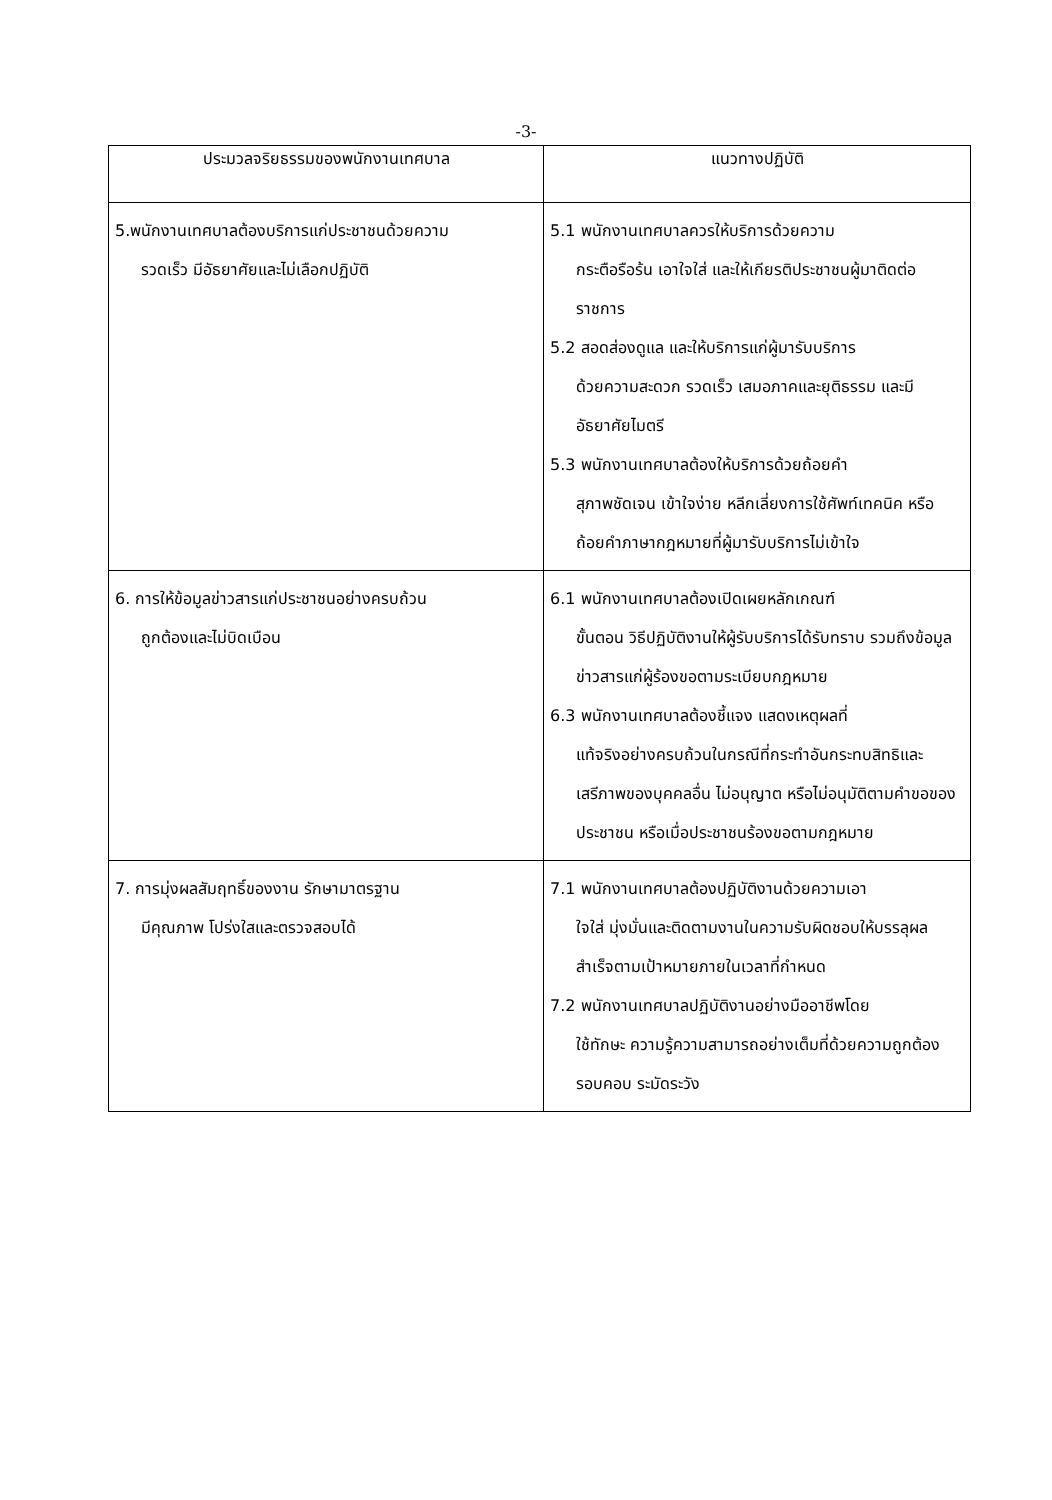-3-
| ประมวลจริยธรรมของพนักงานเทศบาล | แนวทางปฏิบัติ |
| --- | --- |
| 5.พนักงานเทศบาลต้องบริการแก่ประชาชนด้วยความ รวดเร็ว มีอัธยาศัยและไม่เลือกปฏิบัติ | 5.1 พนักงานเทศบาลควรให้บริการด้วยความ กระตือรือร้น เอาใจใส่ และให้เกียรติประชาชนผู้มาติดต่อราชการ 5.2 สอดส่องดูแล และให้บริการแก่ผู้มารับบริการ ด้วยความสะดวก รวดเร็ว เสมอภาคและยุติธรรม และมีอัธยาศัยไมตรี 5.3 พนักงานเทศบาลต้องให้บริการด้วยถ้อยคำ สุภาพชัดเจน เข้าใจง่าย หลีกเลี่ยงการใช้ศัพท์เทคนิค หรือถ้อยคำภาษากฎหมายที่ผู้มารับบริการไม่เข้าใจ |
| 6. การให้ข้อมูลข่าวสารแก่ประชาชนอย่างครบถ้วน ถูกต้องและไม่บิดเบือน | 6.1 พนักงานเทศบาลต้องเปิดเผยหลักเกณฑ์ ขั้นตอน วิธีปฏิบัติงานให้ผู้รับบริการได้รับทราบ รวมถึงข้อมูลข่าวสารแก่ผู้ร้องขอตามระเบียบกฎหมาย 6.3 พนักงานเทศบาลต้องชี้แจง แสดงเหตุผลที่ แท้จริงอย่างครบถ้วนในกรณีที่กระทำอันกระทบสิทธิและเสรีภาพของบุคคลอื่น ไม่อนุญาต หรือไม่อนุมัติตามคำขอของประชาชน หรือเมื่อประชาชนร้องขอตามกฎหมาย |
| 7. การมุ่งผลสัมฤทธิ์ของงาน รักษามาตรฐาน มีคุณภาพ โปร่งใสและตรวจสอบได้ | 7.1 พนักงานเทศบาลต้องปฏิบัติงานด้วยความเอา ใจใส่ มุ่งมั่นและติดตามงานในความรับผิดชอบให้บรรลุผลสำเร็จตามเป้าหมายภายในเวลาที่กำหนด 7.2 พนักงานเทศบาลปฏิบัติงานอย่างมืออาชีพโดย ใช้ทักษะ ความรู้ความสามารถอย่างเต็มที่ด้วยความถูกต้อง รอบคอบ ระมัดระวัง |